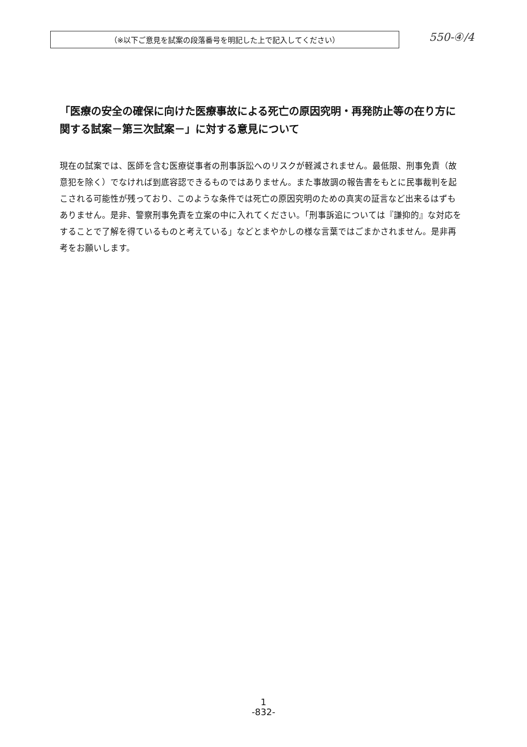（※以下ご意見を試案の段落番号を明記した上で記入してください）
550-④/4
「医療の安全の確保に向けた医療事故による死亡の原因究明・再発防止等の在り方に関する試案－第三次試案－」に対する意見について
現在の試案では、医師を含む医療従事者の刑事訴訟へのリスクが軽減されません。最低限、刑事免責（故意犯を除く）でなければ到底容認できるものではありません。また事故調の報告書をもとに民事裁判を起こされる可能性が残っており、このような条件では死亡の原因究明のための真実の証言など出来るはずもありません。是非、警察刑事免責を立案の中に入れてください。「刑事訴追については『謙抑的』な対応をすることで了解を得ているものと考えている」などとまやかしの様な言葉ではごまかされません。是非再考をお願いします。
1
-832-